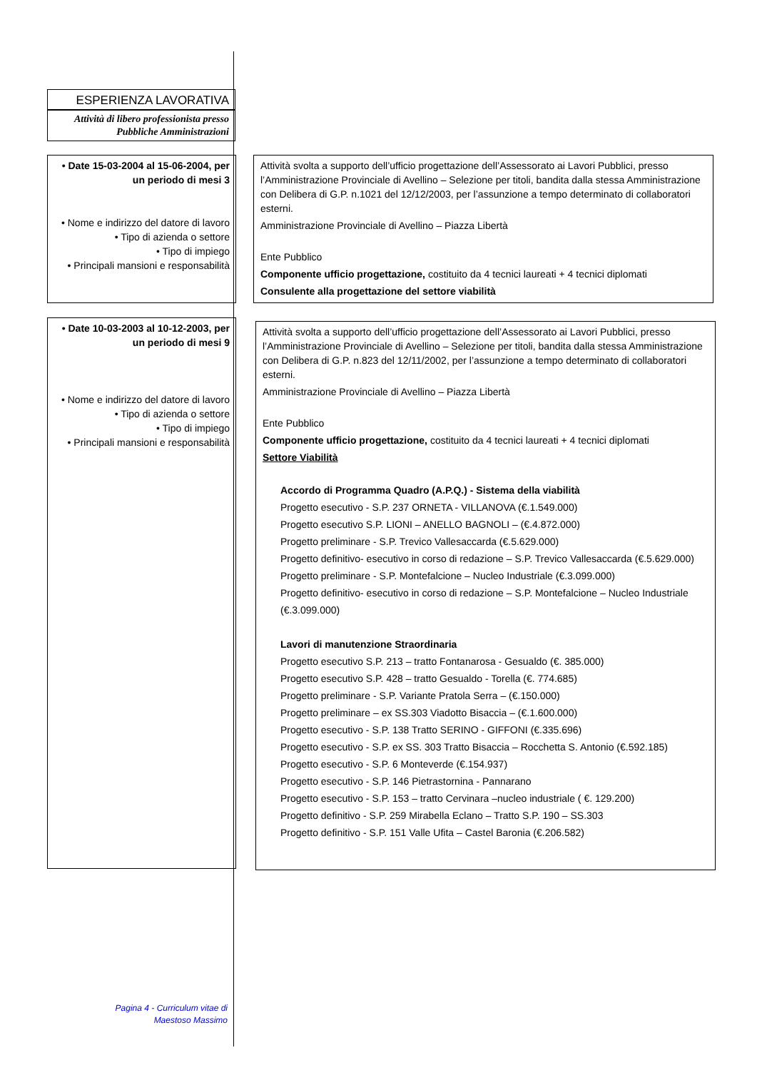ESPERIENZA LAVORATIVA
Attività di libero professionista presso Pubbliche Amministrazioni
• Date 15-03-2004 al 15-06-2004, per un periodo di mesi 3
• Nome e indirizzo del datore di lavoro
• Tipo di azienda o settore
• Tipo di impiego
• Principali mansioni e responsabilità
Attività svolta a supporto dell’ufficio progettazione dell’Assessorato ai Lavori Pubblici, presso l’Amministrazione Provinciale di Avellino – Selezione per titoli, bandita dalla stessa Amministrazione con Delibera di G.P. n.1021 del 12/12/2003, per l’assunzione a tempo determinato di collaboratori esterni.
Amministrazione Provinciale di Avellino – Piazza Libertà
Ente Pubblico
Componente ufficio progettazione, costituito da 4 tecnici laureati + 4 tecnici diplomati
Consulente alla progettazione del settore viabilità
• Date 10-03-2003 al 10-12-2003, per un periodo di mesi 9
• Nome e indirizzo del datore di lavoro
• Tipo di azienda o settore
• Tipo di impiego
• Principali mansioni e responsabilità
Attività svolta a supporto dell’ufficio progettazione dell’Assessorato ai Lavori Pubblici, presso l’Amministrazione Provinciale di Avellino – Selezione per titoli, bandita dalla stessa Amministrazione con Delibera di G.P. n.823 del 12/11/2002, per l’assunzione a tempo determinato di collaboratori esterni.
Amministrazione Provinciale di Avellino – Piazza Libertà
Ente Pubblico
Componente ufficio progettazione, costituito da 4 tecnici laureati + 4 tecnici diplomati
Settore Viabilità
Accordo di Programma Quadro (A.P.Q.) - Sistema della viabilità
Progetto esecutivo - S.P. 237 ORNETA - VILLANOVA (€.1.549.000)
Progetto esecutivo S.P. LIONI – ANELLO BAGNOLI – (€.4.872.000)
Progetto preliminare - S.P. Trevico Vallesaccarda (€.5.629.000)
Progetto definitivo- esecutivo in corso di redazione – S.P. Trevico Vallesaccarda (€.5.629.000)
Progetto preliminare - S.P. Montefalcione – Nucleo Industriale (€.3.099.000)
Progetto definitivo- esecutivo in corso di redazione – S.P. Montefalcione – Nucleo Industriale (€.3.099.000)
Lavori di manutenzione Straordinaria
Progetto esecutivo S.P. 213 – tratto Fontanarosa - Gesualdo (€. 385.000)
Progetto esecutivo S.P. 428 – tratto Gesualdo - Torella (€. 774.685)
Progetto preliminare - S.P. Variante Pratola Serra – (€.150.000)
Progetto preliminare – ex SS.303 Viadotto Bisaccia – (€.1.600.000)
Progetto esecutivo - S.P. 138 Tratto SERINO - GIFFONI (€.335.696)
Progetto esecutivo - S.P. ex SS. 303 Tratto Bisaccia – Rocchetta S. Antonio (€.592.185)
Progetto esecutivo - S.P. 6 Monteverde (€.154.937)
Progetto esecutivo - S.P. 146 Pietrastornina - Pannarano
Progetto esecutivo - S.P. 153 – tratto Cervinara –nucleo industriale ( €. 129.200)
Progetto definitivo - S.P. 259 Mirabella Eclano – Tratto S.P. 190 – SS.303
Progetto definitivo - S.P. 151 Valle Ufita – Castel Baronia (€.206.582)
Pagina 4 - Curriculum vitae di Maestoso Massimo